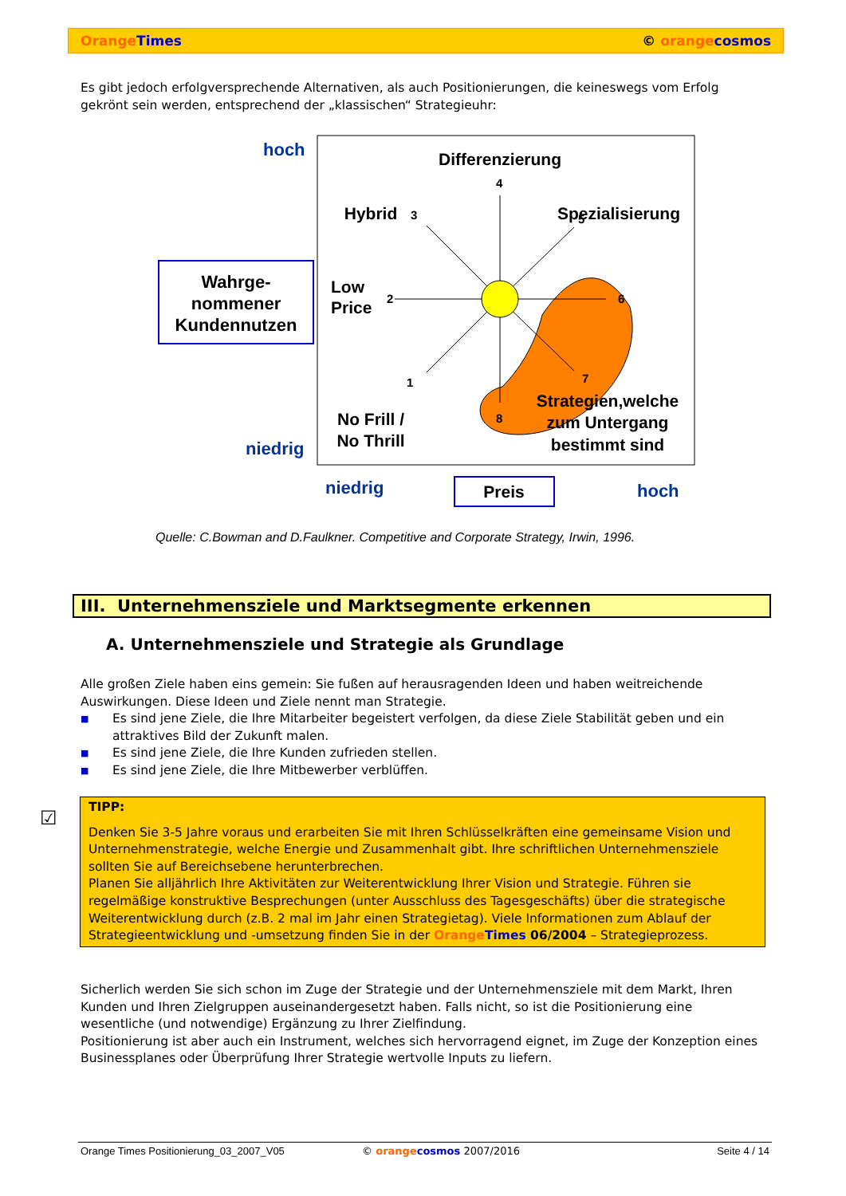Orange Times © orange cosmos
Es gibt jedoch erfolgversprechende Alternativen, als auch Positionierungen, die keineswegs vom Erfolg gekrönt sein werden, entsprechend der „klassischen“ Strategieuhr:
hoch
niedrig
Wahrge-
nommener
Kundennutzen
Differenzierung
Hybrid
Spezialisierung
Low
Price
No Frill /
No Thrill
Strategien,welche
zum Untergang
bestimmt sind
4
3
5
2
6
1
7
8
niedrig
Preis
hoch
Quelle: C.Bowman and D.Faulkner. Competitive and Corporate Strategy, Irwin, 1996.
III. Unternehmensziele und Marktsegmente erkennen
A. Unternehmensziele und Strategie als Grundlage
Alle großen Ziele haben eins gemein: Sie fußen auf herausragenden Ideen und haben weitreichende Auswirkungen. Diese Ideen und Ziele nennt man Strategie.
■ Es sind jene Ziele, die Ihre Mitarbeiter begeistert verfolgen, da diese Ziele Stabilität geben und ein attraktives Bild der Zukunft malen.
■ Es sind jene Ziele, die Ihre Kunden zufrieden stellen.
■ Es sind jene Ziele, die Ihre Mitbewerber verblüffen.
☑
TIPP:
Denken Sie 3-5 Jahre voraus und erarbeiten Sie mit Ihren Schlüsselkräften eine gemeinsame Vision und Unternehmenstrategie, welche Energie und Zusammenhalt gibt. Ihre schriftlichen Unternehmensziele sollten Sie auf Bereichsebene herunterbrechen.
Planen Sie alljährlich Ihre Aktivitäten zur Weiterentwicklung Ihrer Vision und Strategie. Führen sie regelmäßige konstruktive Besprechungen (unter Ausschluss des Tagesgeschäfts) über die strategische Weiterentwicklung durch (z.B. 2 mal im Jahr einen Strategietag). Viele Informationen zum Ablauf der Strategieentwicklung und -umsetzung finden Sie in der Orange Times 06/2004 – Strategieprozess.
Sicherlich werden Sie sich schon im Zuge der Strategie und der Unternehmensziele mit dem Markt, Ihren Kunden und Ihren Zielgruppen auseinandergesetzt haben. Falls nicht, so ist die Positionierung eine wesentliche (und notwendige) Ergänzung zu Ihrer Zielfindung.
Positionierung ist aber auch ein Instrument, welches sich hervorragend eignet, im Zuge der Konzeption eines Businessplanes oder Überprüfung Ihrer Strategie wertvolle Inputs zu liefern.
Orange Times Positionierung_03_2007_V05 © orange cosmos 2007/2016 Seite 4 / 14